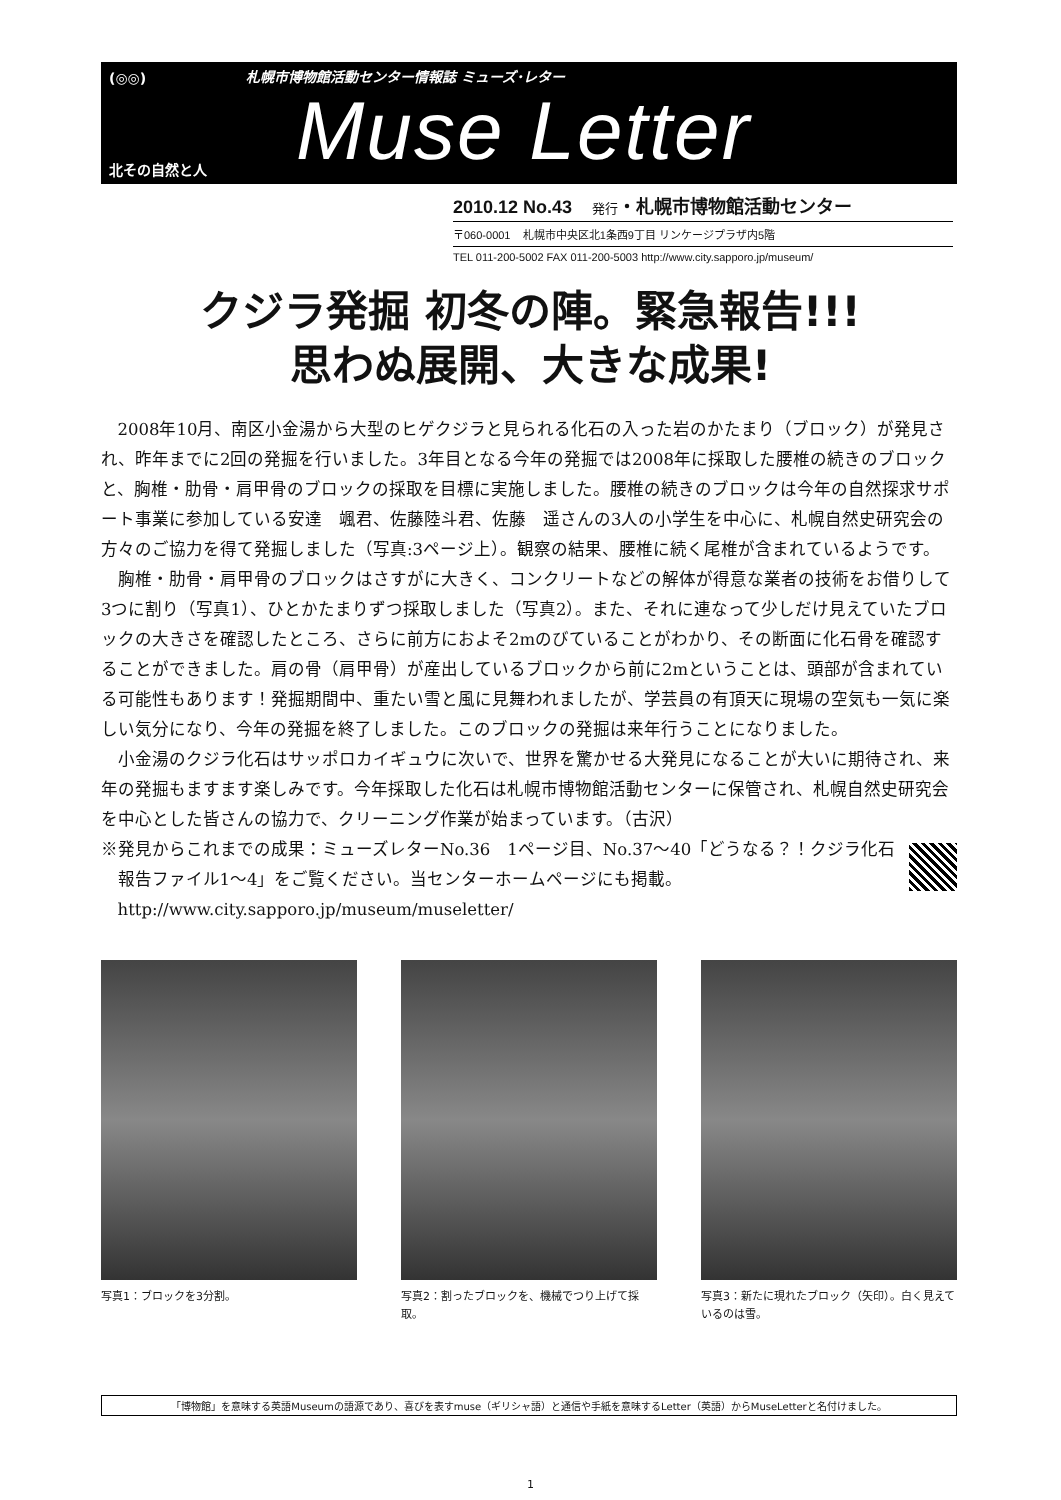(◎◎)
札幌市博物館活動センター情報誌 ミューズ･レター
Muse Letter
北その自然と人
2010.12 No.43 発行・札幌市博物館活動センター
〒060-0001 札幌市中央区北1条西9丁目 リンケージプラザ内5階
TEL 011-200-5002 FAX 011-200-5003 http://www.city.sapporo.jp/museum/
クジラ発掘 初冬の陣。緊急報告!!!
思わぬ展開、大きな成果!
2008年10月、南区小金湯から大型のヒゲクジラと見られる化石の入った岩のかたまり（ブロック）が発見され、昨年までに2回の発掘を行いました。3年目となる今年の発掘では2008年に採取した腰椎の続きのブロックと、胸椎・肋骨・肩甲骨のブロックの採取を目標に実施しました。腰椎の続きのブロックは今年の自然探求サポート事業に参加している安達　颯君、佐藤陸斗君、佐藤　遥さんの3人の小学生を中心に、札幌自然史研究会の方々のご協力を得て発掘しました（写真:3ページ上）。観察の結果、腰椎に続く尾椎が含まれているようです。
胸椎・肋骨・肩甲骨のブロックはさすがに大きく、コンクリートなどの解体が得意な業者の技術をお借りして3つに割り（写真1）、ひとかたまりずつ採取しました（写真2）。また、それに連なって少しだけ見えていたブロックの大きさを確認したところ、さらに前方におよそ2mのびていることがわかり、その断面に化石骨を確認することができました。肩の骨（肩甲骨）が産出しているブロックから前に2mということは、頭部が含まれている可能性もあります！発掘期間中、重たい雪と風に見舞われましたが、学芸員の有頂天に現場の空気も一気に楽しい気分になり、今年の発掘を終了しました。このブロックの発掘は来年行うことになりました。
小金湯のクジラ化石はサッポロカイギュウに次いで、世界を驚かせる大発見になることが大いに期待され、来年の発掘もますます楽しみです。今年採取した化石は札幌市博物館活動センターに保管され、札幌自然史研究会を中心とした皆さんの協力で、クリーニング作業が始まっています。（古沢）
※発見からこれまでの成果：ミューズレターNo.36　1ページ目、No.37〜40「どうなる？！クジラ化石　報告ファイル1〜4」をご覧ください。当センターホームページにも掲載。
http://www.city.sapporo.jp/museum/museletter/
写真1：ブロックを3分割。 写真2：割ったブロックを、機械でつり上げて採取。
写真3：新たに現れたブロック（矢印）。白く見えているのは雪。
「博物館」を意味する英語Museumの語源であり、喜びを表すmuse（ギリシャ語）と通信や手紙を意味するLetter（英語）からMuseLetterと名付けました。
1